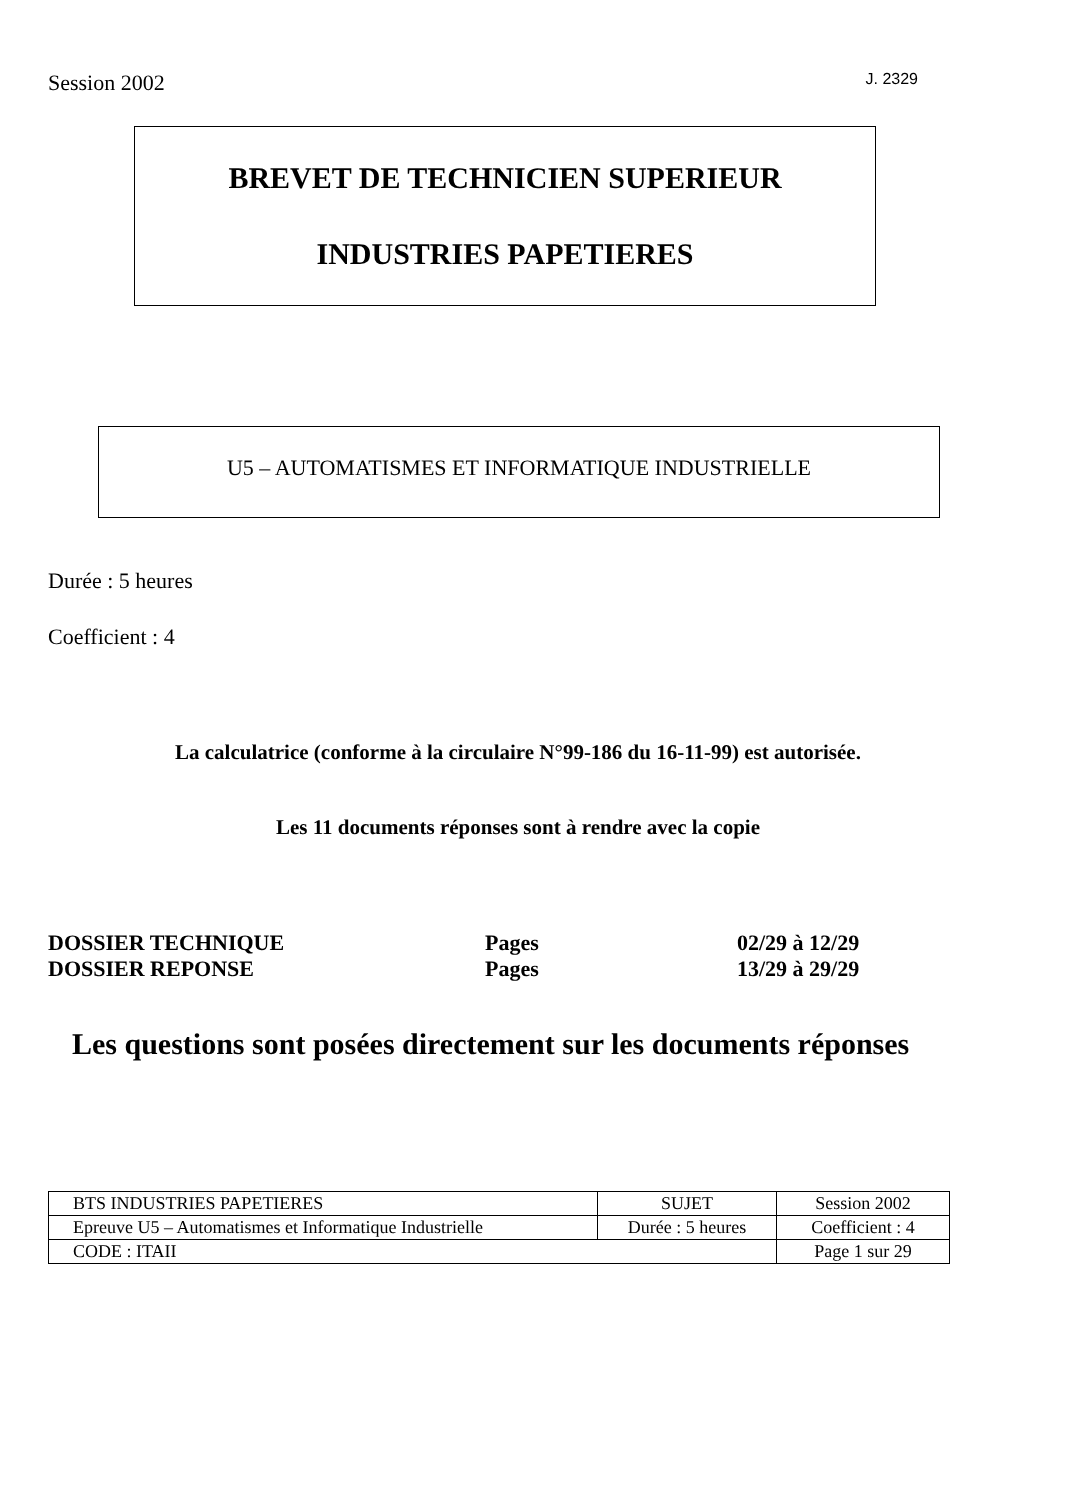Session 2002 J. 2329
BREVET DE TECHNICIEN SUPERIEUR
INDUSTRIES PAPETIERES
U5 – AUTOMATISMES ET INFORMATIQUE INDUSTRIELLE
Durée : 5 heures
Coefficient : 4
La calculatrice (conforme à la circulaire N°99-186 du 16-11-99) est autorisée.
Les 11 documents réponses sont à rendre avec la copie
| DOSSIER TECHNIQUE | Pages | 02/29 à 12/29 |
| DOSSIER REPONSE | Pages | 13/29 à 29/29 |
Les questions sont posées directement sur les documents réponses
| BTS INDUSTRIES PAPETIERES | SUJET | Session 2002 |
| Epreuve U5 – Automatismes et Informatique Industrielle | Durée : 5 heures | Coefficient : 4 |
| CODE : ITAII | | Page 1 sur 29 |